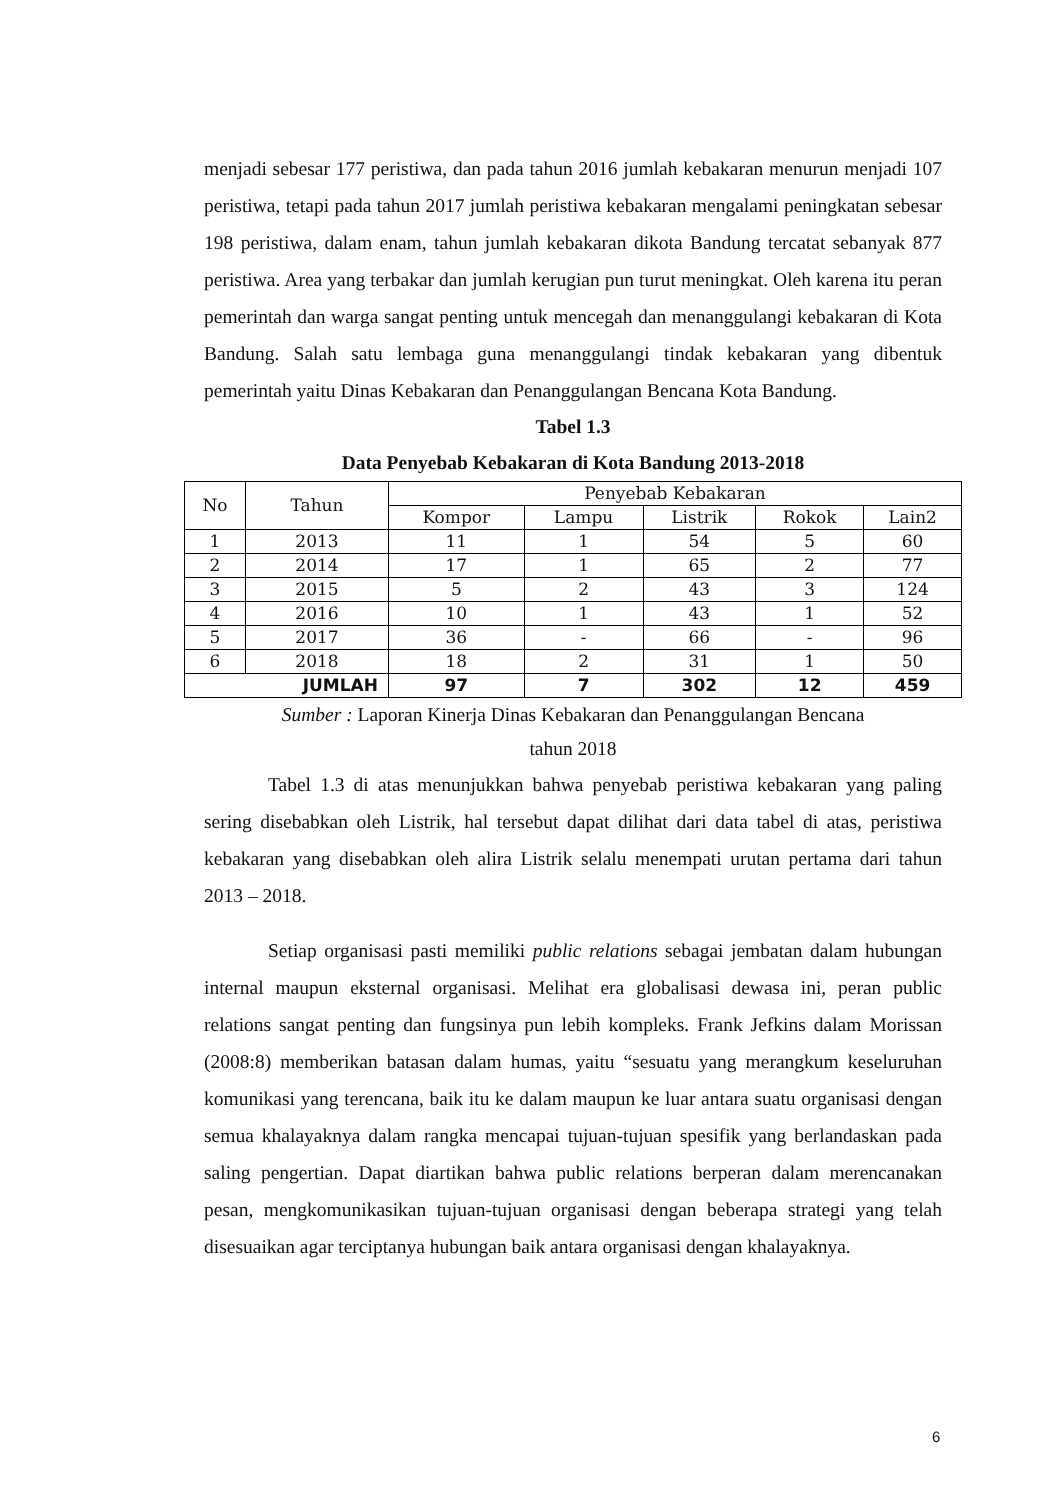menjadi sebesar 177 peristiwa, dan pada tahun 2016 jumlah kebakaran menurun menjadi 107 peristiwa, tetapi pada tahun 2017 jumlah peristiwa kebakaran mengalami peningkatan sebesar 198 peristiwa, dalam enam, tahun jumlah kebakaran dikota Bandung tercatat sebanyak 877 peristiwa. Area yang terbakar dan jumlah kerugian pun turut meningkat. Oleh karena itu peran pemerintah dan warga sangat penting untuk mencegah dan menanggulangi kebakaran di Kota Bandung. Salah satu lembaga guna menanggulangi tindak kebakaran yang dibentuk pemerintah yaitu Dinas Kebakaran dan Penanggulangan Bencana Kota Bandung.
Tabel 1.3
Data Penyebab Kebakaran di Kota Bandung 2013-2018
| No | Tahun | Penyebab Kebakaran | | | | |
| --- | --- | --- | --- | --- | --- | --- |
| | | Kompor | Lampu | Listrik | Rokok | Lain2 |
| 1 | 2013 | 11 | 1 | 54 | 5 | 60 |
| 2 | 2014 | 17 | 1 | 65 | 2 | 77 |
| 3 | 2015 | 5 | 2 | 43 | 3 | 124 |
| 4 | 2016 | 10 | 1 | 43 | 1 | 52 |
| 5 | 2017 | 36 | - | 66 | - | 96 |
| 6 | 2018 | 18 | 2 | 31 | 1 | 50 |
| JUMLAH | | 97 | 7 | 302 | 12 | 459 |
Sumber : Laporan Kinerja Dinas Kebakaran dan Penanggulangan Bencana
tahun 2018
Tabel 1.3 di atas menunjukkan bahwa penyebab peristiwa kebakaran yang paling sering disebabkan oleh Listrik, hal tersebut dapat dilihat dari data tabel di atas, peristiwa kebakaran yang disebabkan oleh alira Listrik selalu menempati urutan pertama dari tahun 2013 – 2018.
Setiap organisasi pasti memiliki public relations sebagai jembatan dalam hubungan internal maupun eksternal organisasi. Melihat era globalisasi dewasa ini, peran public relations sangat penting dan fungsinya pun lebih kompleks. Frank Jefkins dalam Morissan (2008:8) memberikan batasan dalam humas, yaitu “sesuatu yang merangkum keseluruhan komunikasi yang terencana, baik itu ke dalam maupun ke luar antara suatu organisasi dengan semua khalayaknya dalam rangka mencapai tujuan-tujuan spesifik yang berlandaskan pada saling pengertian. Dapat diartikan bahwa public relations berperan dalam merencanakan pesan, mengkomunikasikan tujuan-tujuan organisasi dengan beberapa strategi yang telah disesuaikan agar terciptanya hubungan baik antara organisasi dengan khalayaknya.
6